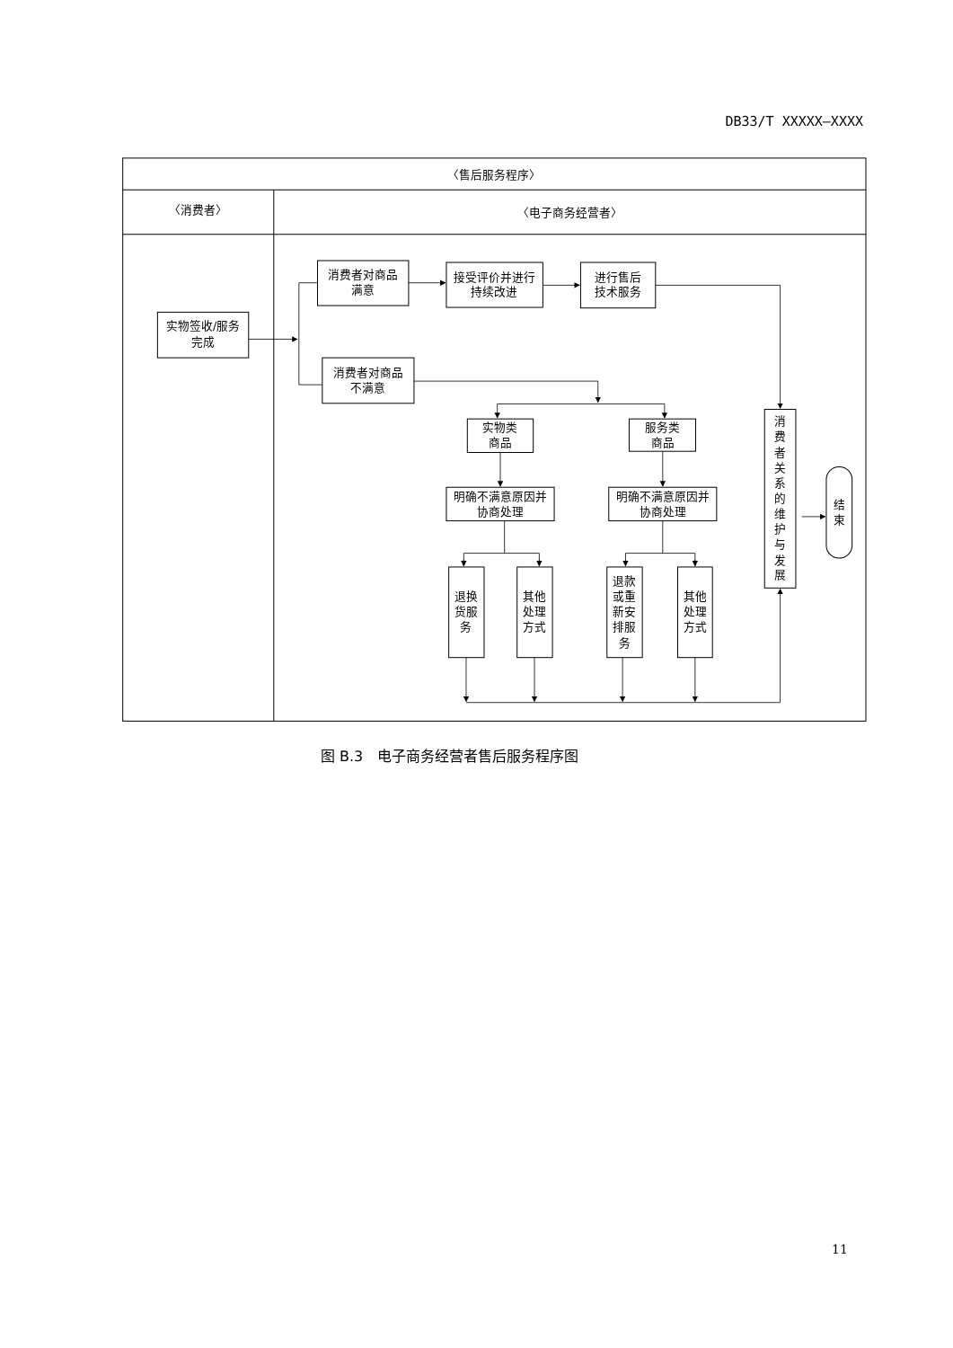DB33/T XXXXX—XXXX
〈售后服务程序〉
〈消费者〉
〈电子商务经营者〉
实物签收/服务
完成
消费者对商品
满意
接受评价并进行
持续改进
进行售后
技术服务
消费者对商品
不满意
实物类
商品
服务类
商品
明确不满意原因并
协商处理
明确不满意原因并
协商处理
退换
货服
务
其他
处理
方式
退款
或重
新安
排服
务
其他
处理
方式
消
费
者
关
系
的
维
护
与
发
展
结
束
图 B.3　电子商务经营者售后服务程序图
11